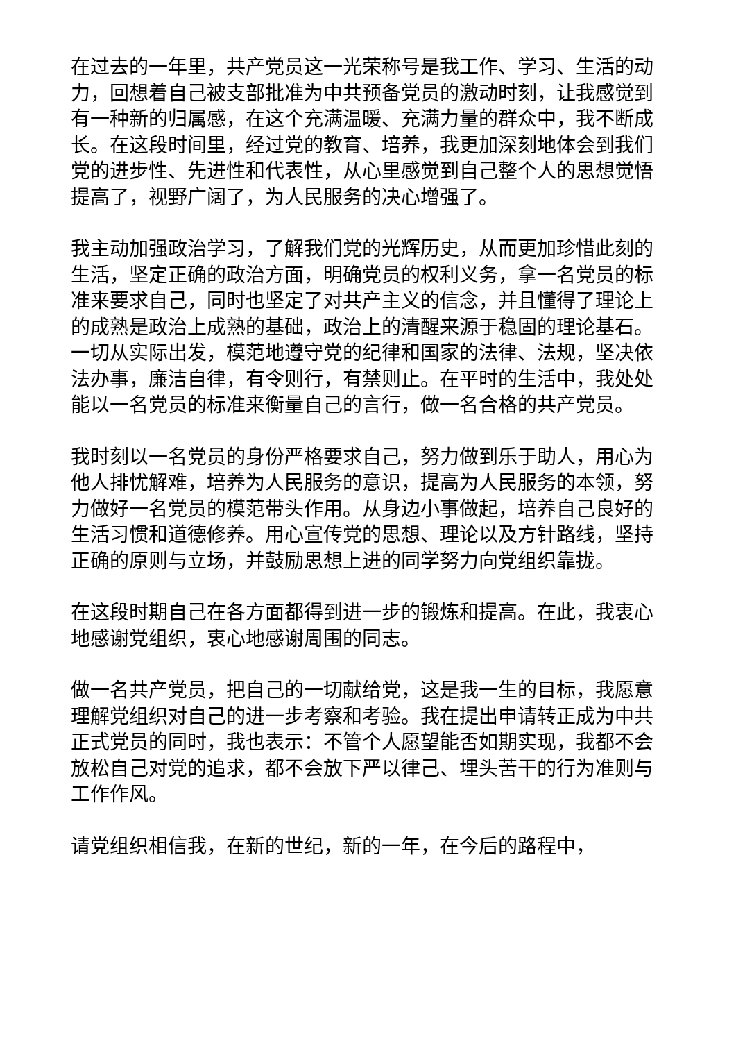在过去的一年里，共产党员这一光荣称号是我工作、学习、生活的动力，回想着自己被支部批准为中共预备党员的激动时刻，让我感觉到有一种新的归属感，在这个充满温暖、充满力量的群众中，我不断成长。在这段时间里，经过党的教育、培养，我更加深刻地体会到我们党的进步性、先进性和代表性，从心里感觉到自己整个人的思想觉悟提高了，视野广阔了，为人民服务的决心增强了。
我主动加强政治学习，了解我们党的光辉历史，从而更加珍惜此刻的生活，坚定正确的政治方面，明确党员的权利义务，拿一名党员的标准来要求自己，同时也坚定了对共产主义的信念，并且懂得了理论上的成熟是政治上成熟的基础，政治上的清醒来源于稳固的理论基石。一切从实际出发，模范地遵守党的纪律和国家的法律、法规，坚决依法办事，廉洁自律，有令则行，有禁则止。在平时的生活中，我处处能以一名党员的标准来衡量自己的言行，做一名合格的共产党员。
我时刻以一名党员的身份严格要求自己，努力做到乐于助人，用心为他人排忧解难，培养为人民服务的意识，提高为人民服务的本领，努力做好一名党员的模范带头作用。从身边小事做起，培养自己良好的生活习惯和道德修养。用心宣传党的思想、理论以及方针路线，坚持正确的原则与立场，并鼓励思想上进的同学努力向党组织靠拢。
在这段时期自己在各方面都得到进一步的锻炼和提高。在此，我衷心地感谢党组织，衷心地感谢周围的同志。
做一名共产党员，把自己的一切献给党，这是我一生的目标，我愿意理解党组织对自己的进一步考察和考验。我在提出申请转正成为中共正式党员的同时，我也表示：不管个人愿望能否如期实现，我都不会放松自己对党的追求，都不会放下严以律己、埋头苦干的行为准则与工作作风。
请党组织相信我，在新的世纪，新的一年，在今后的路程中，